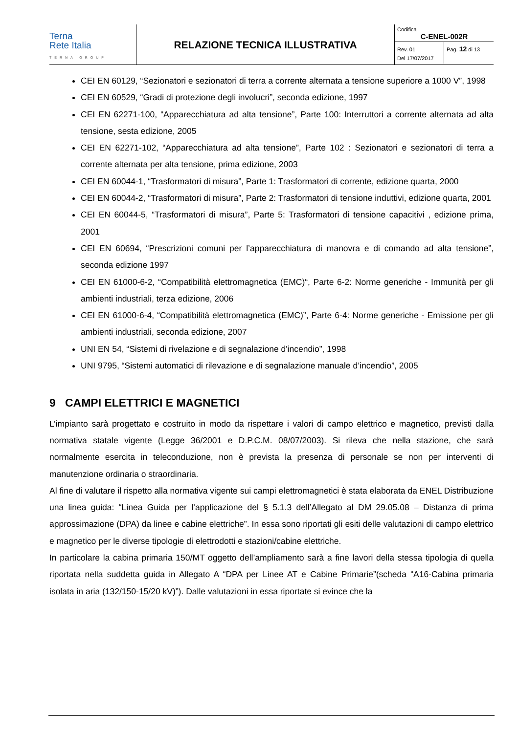Terna
Rete Italia
TERNA GROUP
RELAZIONE TECNICA ILLUSTRATIVA
Codifica
C-ENEL-002R
Rev. 01
Del 17/07/2017
Pag. 12 di 13
CEI EN 60129, “Sezionatori e sezionatori di terra a corrente alternata a tensione superiore a 1000 V”, 1998
CEI EN 60529, “Gradi di protezione degli involucri”, seconda edizione, 1997
CEI EN 62271-100, “Apparecchiatura ad alta tensione”, Parte 100: Interruttori a corrente alternata ad alta tensione, sesta edizione, 2005
CEI EN 62271-102, “Apparecchiatura ad alta tensione”, Parte 102 : Sezionatori e sezionatori di terra a corrente alternata per alta tensione, prima edizione, 2003
CEI EN 60044-1, “Trasformatori di misura”, Parte 1: Trasformatori di corrente, edizione quarta, 2000
CEI EN 60044-2, “Trasformatori di misura”, Parte 2: Trasformatori di tensione induttivi, edizione quarta, 2001
CEI EN 60044-5, “Trasformatori di misura”, Parte 5: Trasformatori di tensione capacitivi , edizione prima, 2001
CEI EN 60694, “Prescrizioni comuni per l’apparecchiatura di manovra e di comando ad alta tensione”, seconda edizione 1997
CEI EN 61000-6-2, “Compatibilità elettromagnetica (EMC)“, Parte 6-2: Norme generiche - Immunità per gli ambienti industriali, terza edizione, 2006
CEI EN 61000-6-4, “Compatibilità elettromagnetica (EMC)”, Parte 6-4: Norme generiche - Emissione per gli ambienti industriali, seconda edizione, 2007
UNI EN 54, “Sistemi di rivelazione e di segnalazione d'incendio”, 1998
UNI 9795, “Sistemi automatici di rilevazione e di segnalazione manuale d’incendio”, 2005
9 CAMPI ELETTRICI E MAGNETICI
L’impianto sarà progettato e costruito in modo da rispettare i valori di campo elettrico e magnetico, previsti dalla normativa statale vigente (Legge 36/2001 e D.P.C.M. 08/07/2003). Si rileva che nella stazione, che sarà normalmente esercita in teleconduzione, non è prevista la presenza di personale se non per interventi di manutenzione ordinaria o straordinaria.
Al fine di valutare il rispetto alla normativa vigente sui campi elettromagnetici è stata elaborata da ENEL Distribuzione una linea guida: “Linea Guida per l’applicazione del § 5.1.3 dell’Allegato al DM 29.05.08 – Distanza di prima approssimazione (DPA) da linee e cabine elettriche”. In essa sono riportati gli esiti delle valutazioni di campo elettrico e magnetico per le diverse tipologie di elettrodotti e stazioni/cabine elettriche.
In particolare la cabina primaria 150/MT oggetto dell’ampliamento sarà a fine lavori della stessa tipologia di quella riportata nella suddetta guida in Allegato A “DPA per Linee AT e Cabine Primarie”(scheda “A16-Cabina primaria isolata in aria (132/150-15/20 kV)”). Dalle valutazioni in essa riportate si evince che la